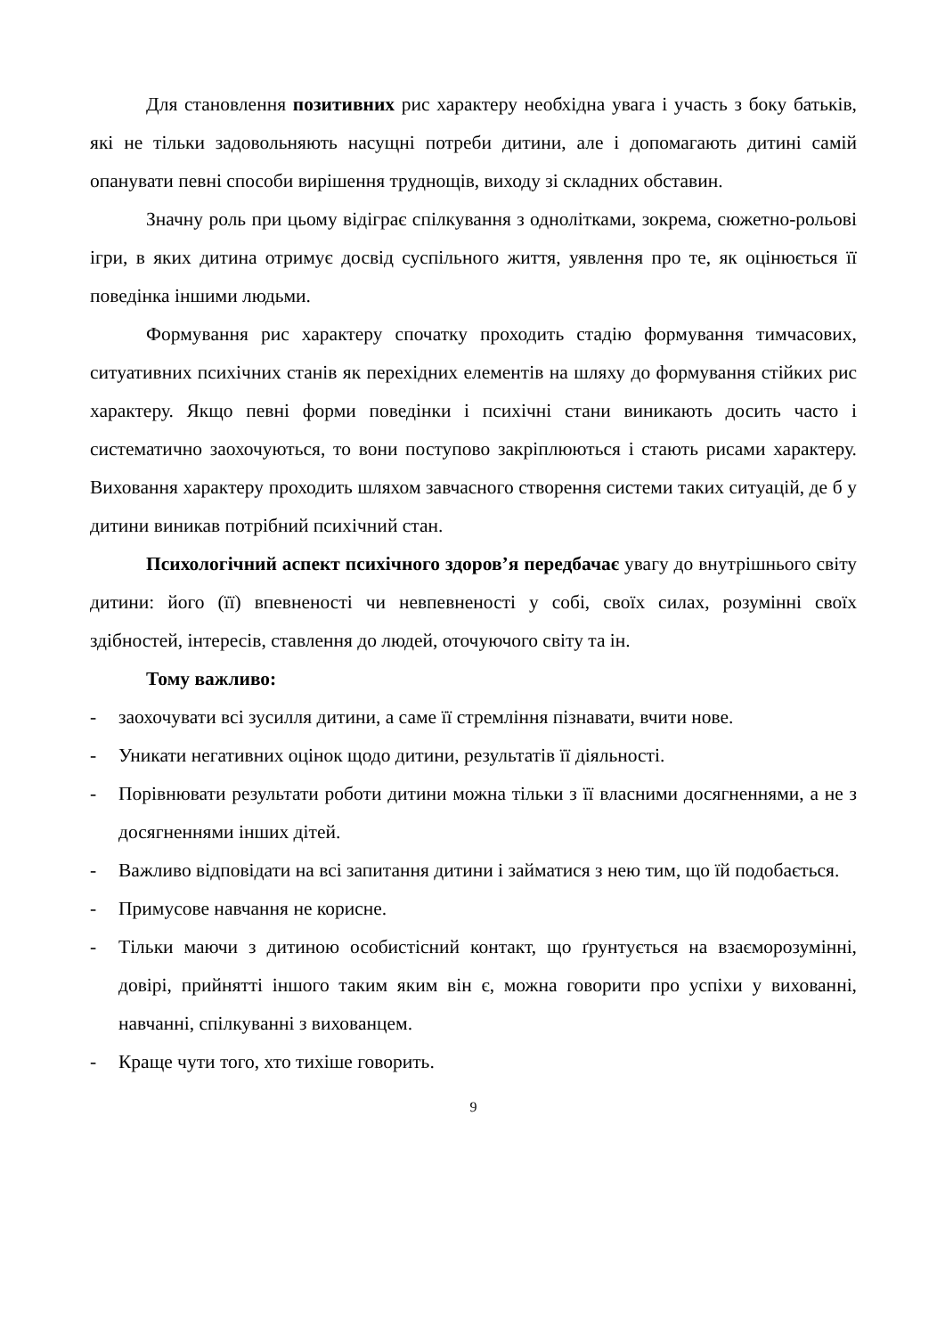Для становлення позитивних рис характеру необхідна увага і участь з боку батьків, які не тільки задовольняють насущні потреби дитини, але і допомагають дитині самій опанувати певні способи вирішення труднощів, виходу зі складних обставин.
Значну роль при цьому відіграє спілкування з однолітками, зокрема, сюжетно-рольові ігри, в яких дитина отримує досвід суспільного життя, уявлення про те, як оцінюється її поведінка іншими людьми.
Формування рис характеру спочатку проходить стадію формування тимчасових, ситуативних психічних станів як перехідних елементів на шляху до формування стійких рис характеру. Якщо певні форми поведінки і психічні стани виникають досить часто і систематично заохочуються, то вони поступово закріплюються і стають рисами характеру. Виховання характеру проходить шляхом завчасного створення системи таких ситуацій, де б у дитини виникав потрібний психічний стан.
Психологічний аспект психічного здоров’я передбачає увагу до внутрішнього світу дитини: його (її) впевненості чи невпевненості у собі, своїх силах, розумінні своїх здібностей, інтересів, ставлення до людей, оточуючого світу та ін.
Тому важливо:
- заохочувати всі зусилля дитини, а саме її стремління пізнавати, вчити нове.
- Уникати негативних оцінок щодо дитини, результатів її діяльності.
- Порівнювати результати роботи дитини можна тільки з її власними досягненнями, а не з досягненнями інших дітей.
- Важливо відповідати на всі запитання дитини і займатися з нею тим, що їй подобається.
- Примусове навчання не корисне.
- Тільки маючи з дитиною особистісний контакт, що ґрунтується на взаєморозумінні, довірі, прийнятті іншого таким яким він є, можна говорити про успіхи у вихованні, навчанні, спілкуванні з вихованцем.
- Краще чути того, хто тихіше говорить.
9